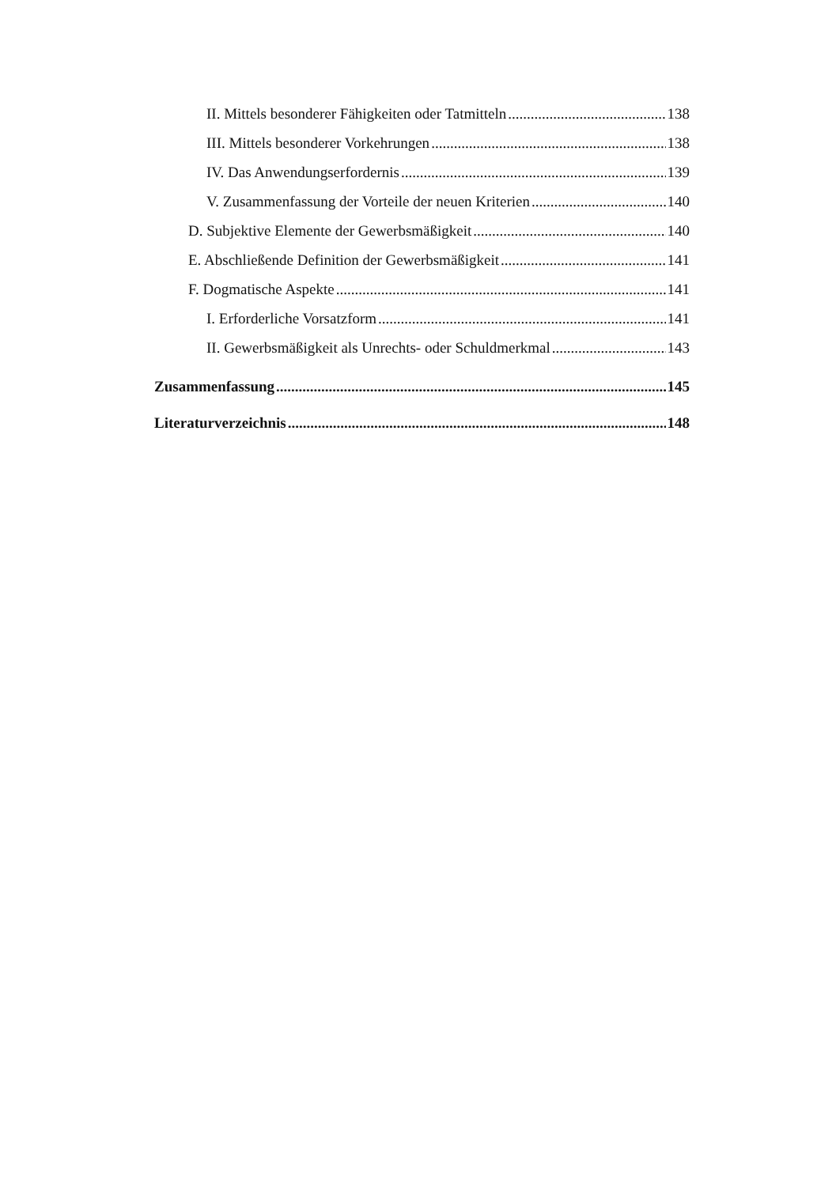II. Mittels besonderer Fähigkeiten oder Tatmitteln 138
III. Mittels besonderer Vorkehrungen 138
IV. Das Anwendungserfordernis 139
V. Zusammenfassung der Vorteile der neuen Kriterien 140
D. Subjektive Elemente der Gewerbsmäßigkeit 140
E. Abschließende Definition der Gewerbsmäßigkeit 141
F. Dogmatische Aspekte 141
I. Erforderliche Vorsatzform 141
II. Gewerbsmäßigkeit als Unrechts- oder Schuldmerkmal 143
Zusammenfassung 145
Literaturverzeichnis 148